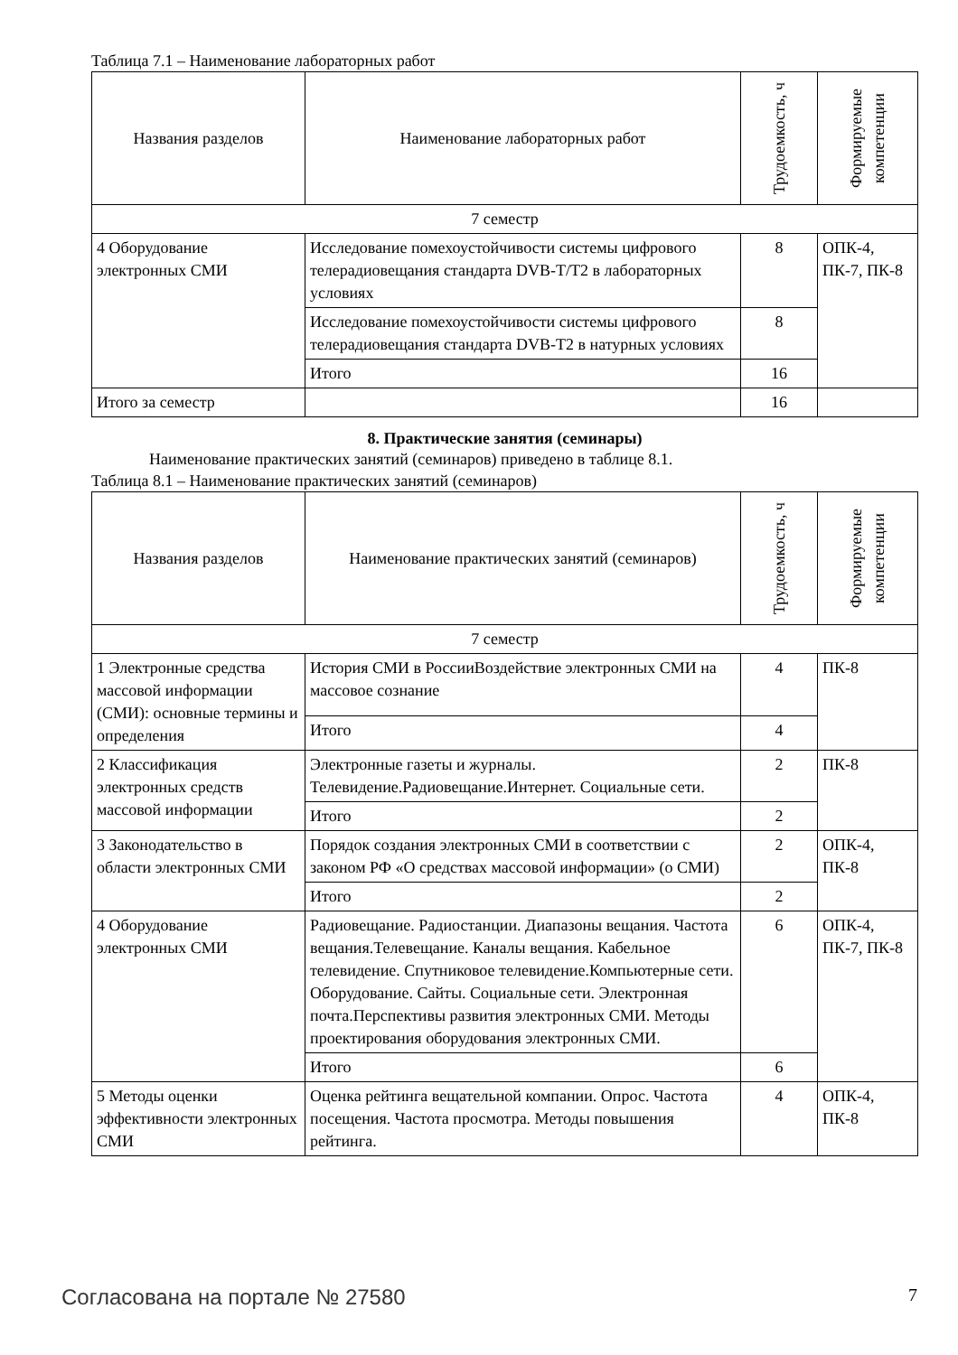Таблица 7.1 – Наименование лабораторных работ
| Названия разделов | Наименование лабораторных работ | Трудоемкость, ч | Формируемые компетенции |
| --- | --- | --- | --- |
| 7 семестр | | | |
| 4 Оборудование электронных СМИ | Исследование помехоустойчивости системы цифрового телерадиовещания стандарта DVB-T/T2 в лабораторных условиях | 8 | ОПК-4, ПК-7, ПК-8 |
| | Исследование помехоустойчивости системы цифрового телерадиовещания стандарта DVB-T2 в натурных условиях | 8 | |
| | Итого | 16 | |
| Итого за семестр | | 16 | |
8. Практические занятия (семинары)
Наименование практических занятий (семинаров) приведено в таблице 8.1.
Таблица 8.1 – Наименование практических занятий (семинаров)
| Названия разделов | Наименование практических занятий (семинаров) | Трудоемкость, ч | Формируемые компетенции |
| --- | --- | --- | --- |
| 7 семестр | | | |
| 1 Электронные средства массовой информации (СМИ): основные термины и определения | История СМИ в РоссииВоздействие электронных СМИ на массовое сознание | 4 | ПК-8 |
| | Итого | 4 | |
| 2 Классификация электронных средств массовой информации | Электронные газеты и журналы. Телевидение.Радиовещание.Интернет. Социальные сети. | 2 | ПК-8 |
| | Итого | 2 | |
| 3 Законодательство в области электронных СМИ | Порядок создания электронных СМИ в соответствии с законом РФ «О средствах массовой информации» (о СМИ) | 2 | ОПК-4, ПК-8 |
| | Итого | 2 | |
| 4 Оборудование электронных СМИ | Радиовещание. Радиостанции. Диапазоны вещания. Частота вещания.Телевещание. Каналы вещания. Кабельное телевидение. Спутниковое телевидение.Компьютерные сети. Оборудование. Сайты. Социальные сети. Электронная почта.Перспективы развития электронных СМИ. Методы проектирования оборудования электронных СМИ. | 6 | ОПК-4, ПК-7, ПК-8 |
| | Итого | 6 | |
| 5 Методы оценки эффективности электронных СМИ | Оценка рейтинга вещательной компании. Опрос. Частота посещения. Частота просмотра. Методы повышения рейтинга. | 4 | ОПК-4, ПК-8 |
Согласована на портале № 27580 7